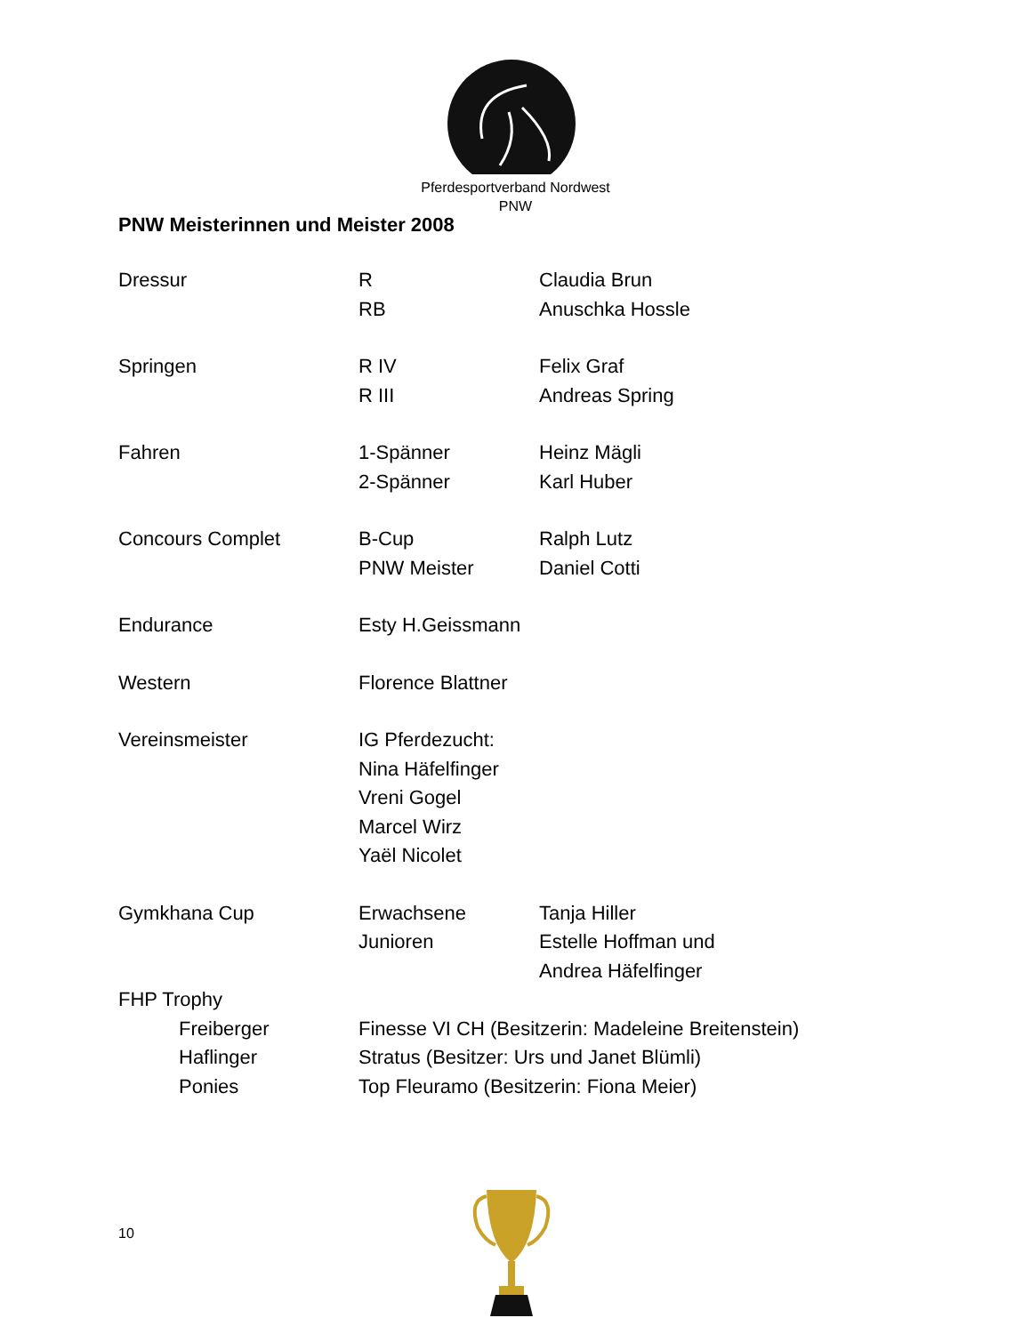Pferdesportverband Nordwest
PNW
PNW Meisterinnen und Meister 2008
| Dressur | R | Claudia Brun |
| | RB | Anuschka Hossle |
| Springen | R IV | Felix Graf |
| | R III | Andreas Spring |
| Fahren | 1-Spänner | Heinz Mägli |
| | 2-Spänner | Karl Huber |
| Concours Complet | B-Cup | Ralph Lutz |
| | PNW Meister | Daniel Cotti |
| Endurance | Esty H.Geissmann | |
| Western | Florence Blattner | |
| Vereinsmeister | IG Pferdezucht: | |
| | Nina Häfelfinger | |
| | Vreni Gogel | |
| | Marcel Wirz | |
| | Yaël Nicolet | |
| Gymkhana Cup | Erwachsene | Tanja Hiller |
| | Junioren | Estelle Hoffman und |
| | | Andrea Häfelfinger |
| FHP Trophy | | |
| Freiberger | Finesse VI CH (Besitzerin: Madeleine Breitenstein) | |
| Haflinger | Stratus (Besitzer: Urs und Janet Blümli) | |
| Ponies | Top Fleuramo (Besitzerin: Fiona Meier) | |
10